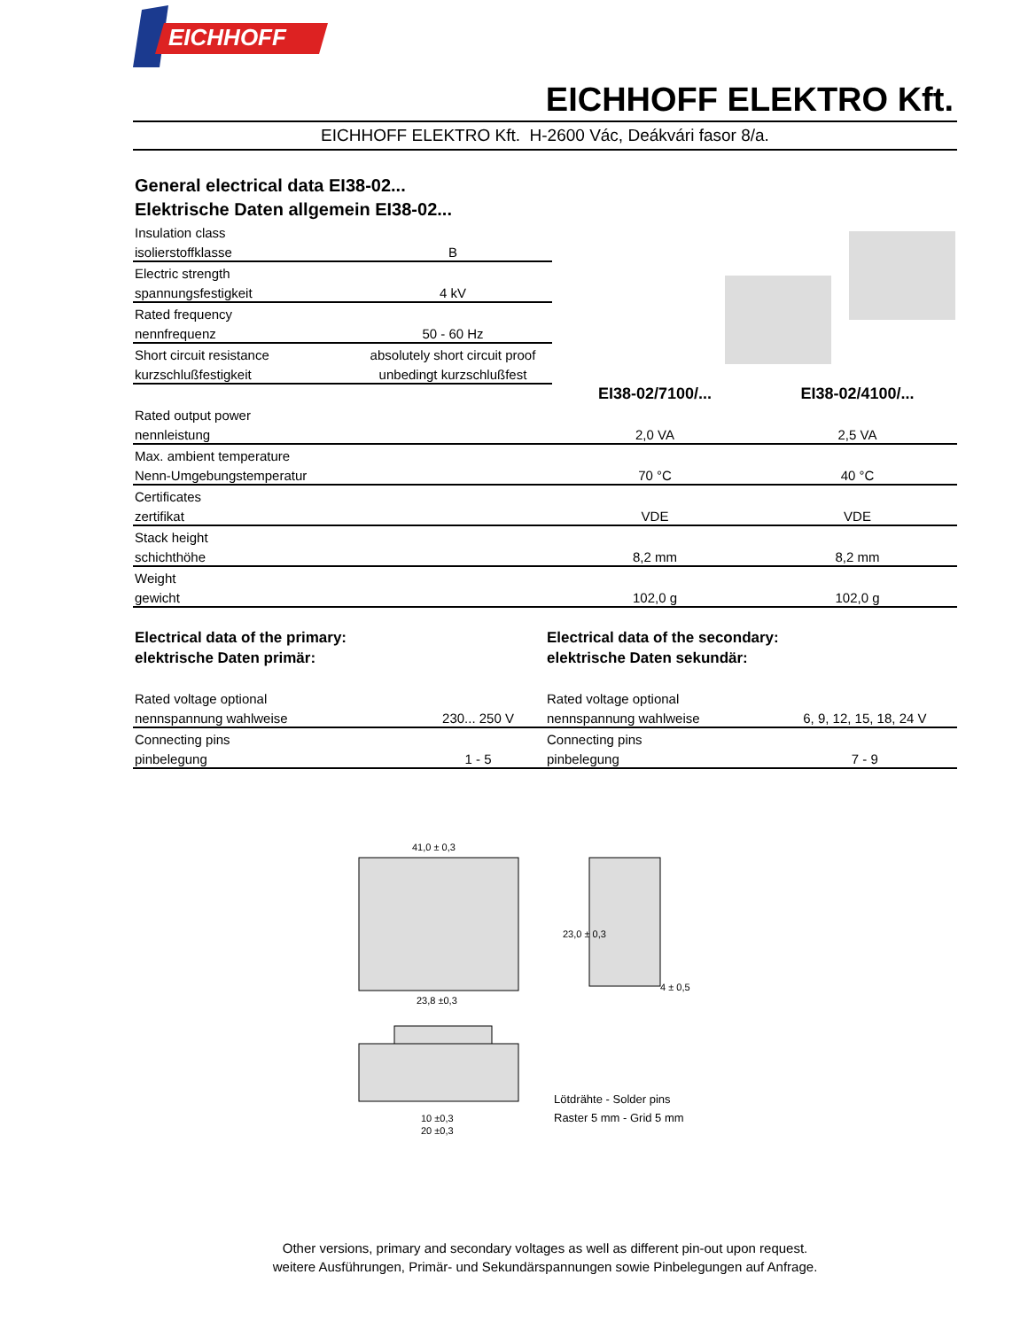EICHHOFF
EICHHOFF ELEKTRO Kft.
EICHHOFF ELEKTRO Kft. H-2600 Vác, Deákvári fasor 8/a.
General electrical data EI38-02...
Elektrische Daten allgemein EI38-02...
| Insulation class | | | |
| isolierstoffklasse | B | | |
| Electric strength | | | |
| spannungsfestigkeit | 4 kV | | |
| Rated frequency | | | |
| nennfrequenz | 50 - 60 Hz | | |
| Short circuit resistance | absolutely short circuit proof | | |
| kurzschlußfestigkeit | unbedingt kurzschlußfest | | |
| | | EI38-02/7100/... | EI38-02/4100/... |
| Rated output power | | | |
| nennleistung | | 2,0 VA | 2,5 VA |
| Max. ambient temperature | | | |
| Nenn-Umgebungstemperatur | | 70 °C | 40 °C |
| Certificates | | | |
| zertifikat | | VDE | VDE |
| Stack height | | | |
| schichthöhe | | 8,2 mm | 8,2 mm |
| Weight | | | |
| gewicht | | 102,0 g | 102,0 g |
Electrical data of the primary:
elektrische Daten primär:
| Rated voltage optional | |
| nennspannung wahlweise | 230... 250 V |
| Connecting pins | |
| pinbelegung | 1 - 5 |
Electrical data of the secondary:
elektrische Daten sekundär:
| Rated voltage optional | |
| nennspannung wahlweise | 6, 9, 12, 15, 18, 24 V |
| Connecting pins | |
| pinbelegung | 7 - 9 |
41,0 ± 0,3
23,8 ±0,3
10 ±0,3
20 ±0,3
23,0 ± 0,3
4 ± 0,5
Lötdrähte - Solder pins
Raster 5 mm - Grid 5 mm
Other versions, primary and secondary voltages as well as different pin-out upon request.
weitere Ausführungen, Primär- und Sekundärspannungen sowie Pinbelegungen auf Anfrage.